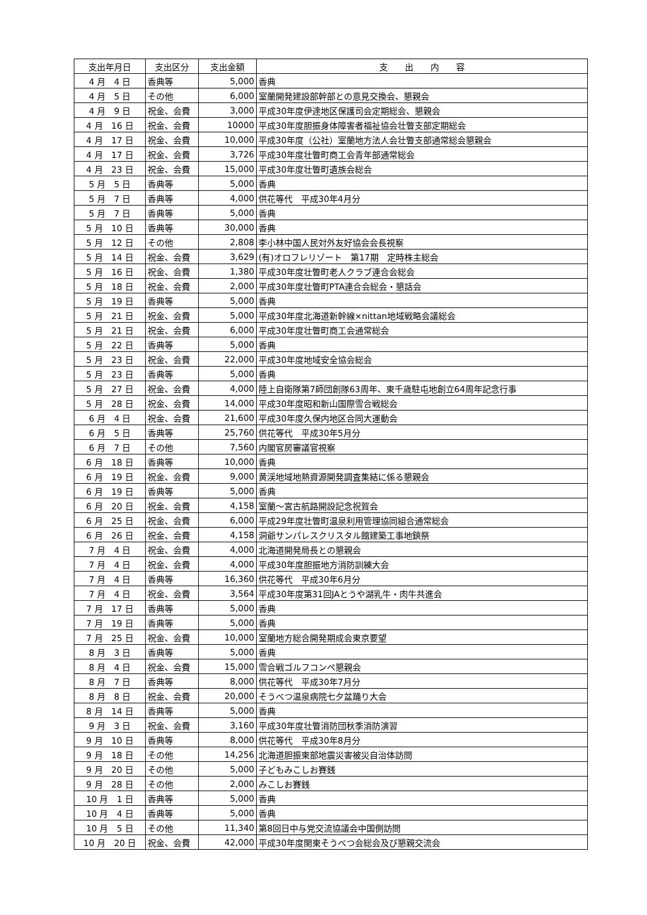| 支出年月日 | 支出区分 | 支出金額 | 支 出 内 容 |
| --- | --- | --- | --- |
| 4 月 4 日 | 香典等 | 5,000 | 香典 |
| 4 月 5 日 | その他 | 6,000 | 室蘭開発建設部幹部との意見交換会、懇親会 |
| 4 月 9 日 | 祝金、会費 | 3,000 | 平成30年度伊達地区保護司会定期総会、懇親会 |
| 4 月 16 日 | 祝金、会費 | 10000 | 平成30年度胆振身体障害者福祉協会壮瞥支部定期総会 |
| 4 月 17 日 | 祝金、会費 | 10,000 | 平成30年度（公社）室蘭地方法人会壮瞥支部通常総会懇親会 |
| 4 月 17 日 | 祝金、会費 | 3,726 | 平成30年度壮瞥町商工会青年部通常総会 |
| 4 月 23 日 | 祝金、会費 | 15,000 | 平成30年度壮瞥町遺族会総会 |
| 5 月 5 日 | 香典等 | 5,000 | 香典 |
| 5 月 7 日 | 香典等 | 4,000 | 供花等代 平成30年4月分 |
| 5 月 7 日 | 香典等 | 5,000 | 香典 |
| 5 月 10 日 | 香典等 | 30,000 | 香典 |
| 5 月 12 日 | その他 | 2,808 | 李小林中国人民対外友好協会会長視察 |
| 5 月 14 日 | 祝金、会費 | 3,629 | (有)オロフレリゾート 第17期 定時株主総会 |
| 5 月 16 日 | 祝金、会費 | 1,380 | 平成30年度壮瞥町老人クラブ連合会総会 |
| 5 月 18 日 | 祝金、会費 | 2,000 | 平成30年度壮瞥町PTA連合会総会・懇話会 |
| 5 月 19 日 | 香典等 | 5,000 | 香典 |
| 5 月 21 日 | 祝金、会費 | 5,000 | 平成30年度北海道新幹線×nittan地域戦略会議総会 |
| 5 月 21 日 | 祝金、会費 | 6,000 | 平成30年度壮瞥町商工会通常総会 |
| 5 月 22 日 | 香典等 | 5,000 | 香典 |
| 5 月 23 日 | 祝金、会費 | 22,000 | 平成30年度地域安全協会総会 |
| 5 月 23 日 | 香典等 | 5,000 | 香典 |
| 5 月 27 日 | 祝金、会費 | 4,000 | 陸上自衛隊第7師団創隊63周年、東千歳駐屯地創立64周年記念行事 |
| 5 月 28 日 | 祝金、会費 | 14,000 | 平成30年度昭和新山国際雪合戦総会 |
| 6 月 4 日 | 祝金、会費 | 21,600 | 平成30年度久保内地区合同大運動会 |
| 6 月 5 日 | 香典等 | 25,760 | 供花等代 平成30年5月分 |
| 6 月 7 日 | その他 | 7,560 | 内閣官房審議官視察 |
| 6 月 18 日 | 香典等 | 10,000 | 香典 |
| 6 月 19 日 | 祝金、会費 | 9,000 | 黄渓地域地熱資源開発調査集結に係る懇親会 |
| 6 月 19 日 | 香典等 | 5,000 | 香典 |
| 6 月 20 日 | 祝金、会費 | 4,158 | 室蘭～宮古航路開設記念祝賀会 |
| 6 月 25 日 | 祝金、会費 | 6,000 | 平成29年度壮瞥町温泉利用管理協同組合通常総会 |
| 6 月 26 日 | 祝金、会費 | 4,158 | 洞爺サンパレスクリスタル館建築工事地鎮祭 |
| 7 月 4 日 | 祝金、会費 | 4,000 | 北海道開発局長との懇親会 |
| 7 月 4 日 | 祝金、会費 | 4,000 | 平成30年度胆振地方消防訓練大会 |
| 7 月 4 日 | 香典等 | 16,360 | 供花等代 平成30年6月分 |
| 7 月 4 日 | 祝金、会費 | 3,564 | 平成30年度第31回JAとうや湖乳牛・肉牛共進会 |
| 7 月 17 日 | 香典等 | 5,000 | 香典 |
| 7 月 19 日 | 香典等 | 5,000 | 香典 |
| 7 月 25 日 | 祝金、会費 | 10,000 | 室蘭地方総合開発期成会東京要望 |
| 8 月 3 日 | 香典等 | 5,000 | 香典 |
| 8 月 4 日 | 祝金、会費 | 15,000 | 雪合戦ゴルフコンペ懇親会 |
| 8 月 7 日 | 香典等 | 8,000 | 供花等代 平成30年7月分 |
| 8 月 8 日 | 祝金、会費 | 20,000 | そうべつ温泉病院七夕盆踊り大会 |
| 8 月 14 日 | 香典等 | 5,000 | 香典 |
| 9 月 3 日 | 祝金、会費 | 3,160 | 平成30年度壮瞥消防団秋季消防演習 |
| 9 月 10 日 | 香典等 | 8,000 | 供花等代 平成30年8月分 |
| 9 月 18 日 | その他 | 14,256 | 北海道胆振東部地震災害被災自治体訪問 |
| 9 月 20 日 | その他 | 5,000 | 子どもみこしお賽銭 |
| 9 月 28 日 | その他 | 2,000 | みこしお賽銭 |
| 10 月 1 日 | 香典等 | 5,000 | 香典 |
| 10 月 4 日 | 香典等 | 5,000 | 香典 |
| 10 月 5 日 | その他 | 11,340 | 第8回日中与党交流協議会中国側訪問 |
| 10 月 20 日 | 祝金、会費 | 42,000 | 平成30年度関東そうべつ会総会及び懇親交流会 |